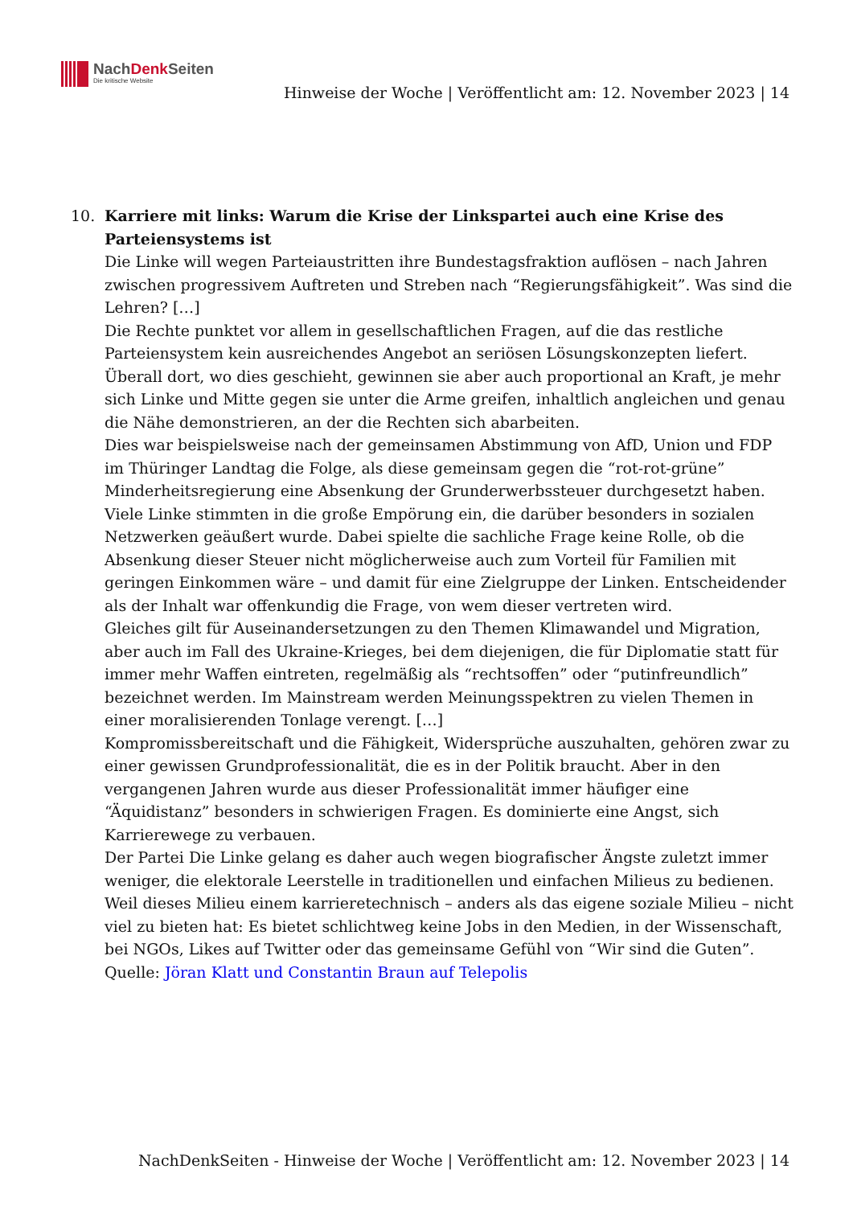NachDenk Seiten
Die kritische Website
Hinweise der Woche | Veröffentlicht am: 12. November 2023 | 14
10. Karriere mit links: Warum die Krise der Linkspartei auch eine Krise des Parteiensystems ist
Die Linke will wegen Parteiaustritten ihre Bundestagsfraktion auflösen – nach Jahren zwischen progressivem Auftreten und Streben nach “Regierungsfähigkeit”. Was sind die Lehren? […]
Die Rechte punktet vor allem in gesellschaftlichen Fragen, auf die das restliche Parteiensystem kein ausreichendes Angebot an seriösen Lösungskonzepten liefert. Überall dort, wo dies geschieht, gewinnen sie aber auch proportional an Kraft, je mehr sich Linke und Mitte gegen sie unter die Arme greifen, inhaltlich angleichen und genau die Nähe demonstrieren, an der die Rechten sich abarbeiten.
Dies war beispielsweise nach der gemeinsamen Abstimmung von AfD, Union und FDP im Thüringer Landtag die Folge, als diese gemeinsam gegen die “rot-rot-grüne” Minderheitsregierung eine Absenkung der Grunderwerbssteuer durchgesetzt haben. Viele Linke stimmten in die große Empörung ein, die darüber besonders in sozialen Netzwerken geäußert wurde. Dabei spielte die sachliche Frage keine Rolle, ob die Absenkung dieser Steuer nicht möglicherweise auch zum Vorteil für Familien mit geringen Einkommen wäre – und damit für eine Zielgruppe der Linken. Entscheidender als der Inhalt war offenkundig die Frage, von wem dieser vertreten wird.
Gleiches gilt für Auseinandersetzungen zu den Themen Klimawandel und Migration, aber auch im Fall des Ukraine-Krieges, bei dem diejenigen, die für Diplomatie statt für immer mehr Waffen eintreten, regelmäßig als “rechtsoffen” oder “putinfreundlich” bezeichnet werden. Im Mainstream werden Meinungsspektren zu vielen Themen in einer moralisierenden Tonlage verengt. […]
Kompromissbereitschaft und die Fähigkeit, Widersprüche auszuhalten, gehören zwar zu einer gewissen Grundprofessionalität, die es in der Politik braucht. Aber in den vergangenen Jahren wurde aus dieser Professionalität immer häufiger eine “Äquidistanz” besonders in schwierigen Fragen. Es dominierte eine Angst, sich Karrierewege zu verbauen.
Der Partei Die Linke gelang es daher auch wegen biografischer Ängste zuletzt immer weniger, die elektorale Leerstelle in traditionellen und einfachen Milieus zu bedienen. Weil dieses Milieu einem karrieretechnisch – anders als das eigene soziale Milieu – nicht viel zu bieten hat: Es bietet schlichtweg keine Jobs in den Medien, in der Wissenschaft, bei NGOs, Likes auf Twitter oder das gemeinsame Gefühl von “Wir sind die Guten”.
Quelle: Jöran Klatt und Constantin Braun auf Telepolis
NachDenkSeiten - Hinweise der Woche | Veröffentlicht am: 12. November 2023 | 14